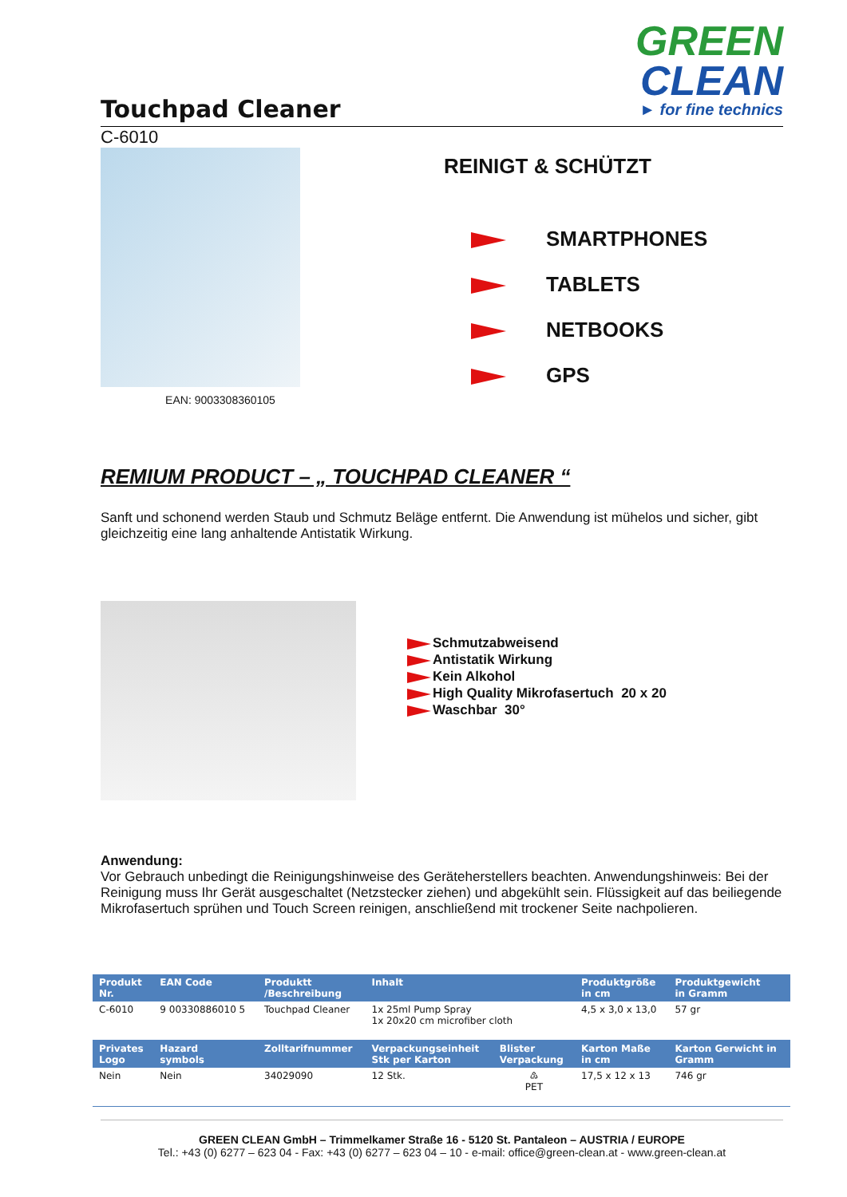Touchpad Cleaner
GREEN
CLEAN
► for fine technics
C-6010
EAN: 9003308360105
REINIGT & SCHÜTZT
SMARTPHONES
TABLETS
NETBOOKS
GPS
REMIUM PRODUCT – „ TOUCHPAD CLEANER “
Sanft und schonend werden Staub und Schmutz Beläge entfernt. Die Anwendung ist mühelos und sicher, gibt gleichzeitig eine lang anhaltende Antistatik Wirkung.
Schmutzabweisend
Antistatik Wirkung
Kein Alkohol
High Quality Mikrofasertuch 20 x 20
Waschbar 30°
Anwendung:
Vor Gebrauch unbedingt die Reinigungshinweise des Geräteherstellers beachten. Anwendungshinweis: Bei der Reinigung muss Ihr Gerät ausgeschaltet (Netzstecker ziehen) und abgekühlt sein. Flüssigkeit auf das beiliegende Mikrofasertuch sprühen und Touch Screen reinigen, anschließend mit trockener Seite nachpolieren.
| Produkt Nr. | EAN Code | Produktt /Beschreibung | Inhalt | | Produktgröße in cm | Produktgewicht in Gramm |
| --- | --- | --- | --- | --- | --- | --- |
| C-6010 | 9 00330886010 5 | Touchpad Cleaner | 1x 25ml Pump Spray 1x 20x20 cm microfiber cloth | | 4,5 x 3,0 x 13,0 | 57 gr |
| Privates Logo | Hazard symbols | Zolltarifnummer | Verpackungseinheit Stk per Karton | Blister Verpackung | Karton Maße in cm | Karton Gerwicht in Gramm |
| Nein | Nein | 34029090 | 12 Stk. | ♳ PET | 17,5 x 12 x 13 | 746 gr |
GREEN CLEAN GmbH – Trimmelkamer Straße 16 - 5120 St. Pantaleon – AUSTRIA / EUROPE
Tel.: +43 (0) 6277 – 623 04 - Fax: +43 (0) 6277 – 623 04 – 10 - e-mail: office@green-clean.at - www.green-clean.at